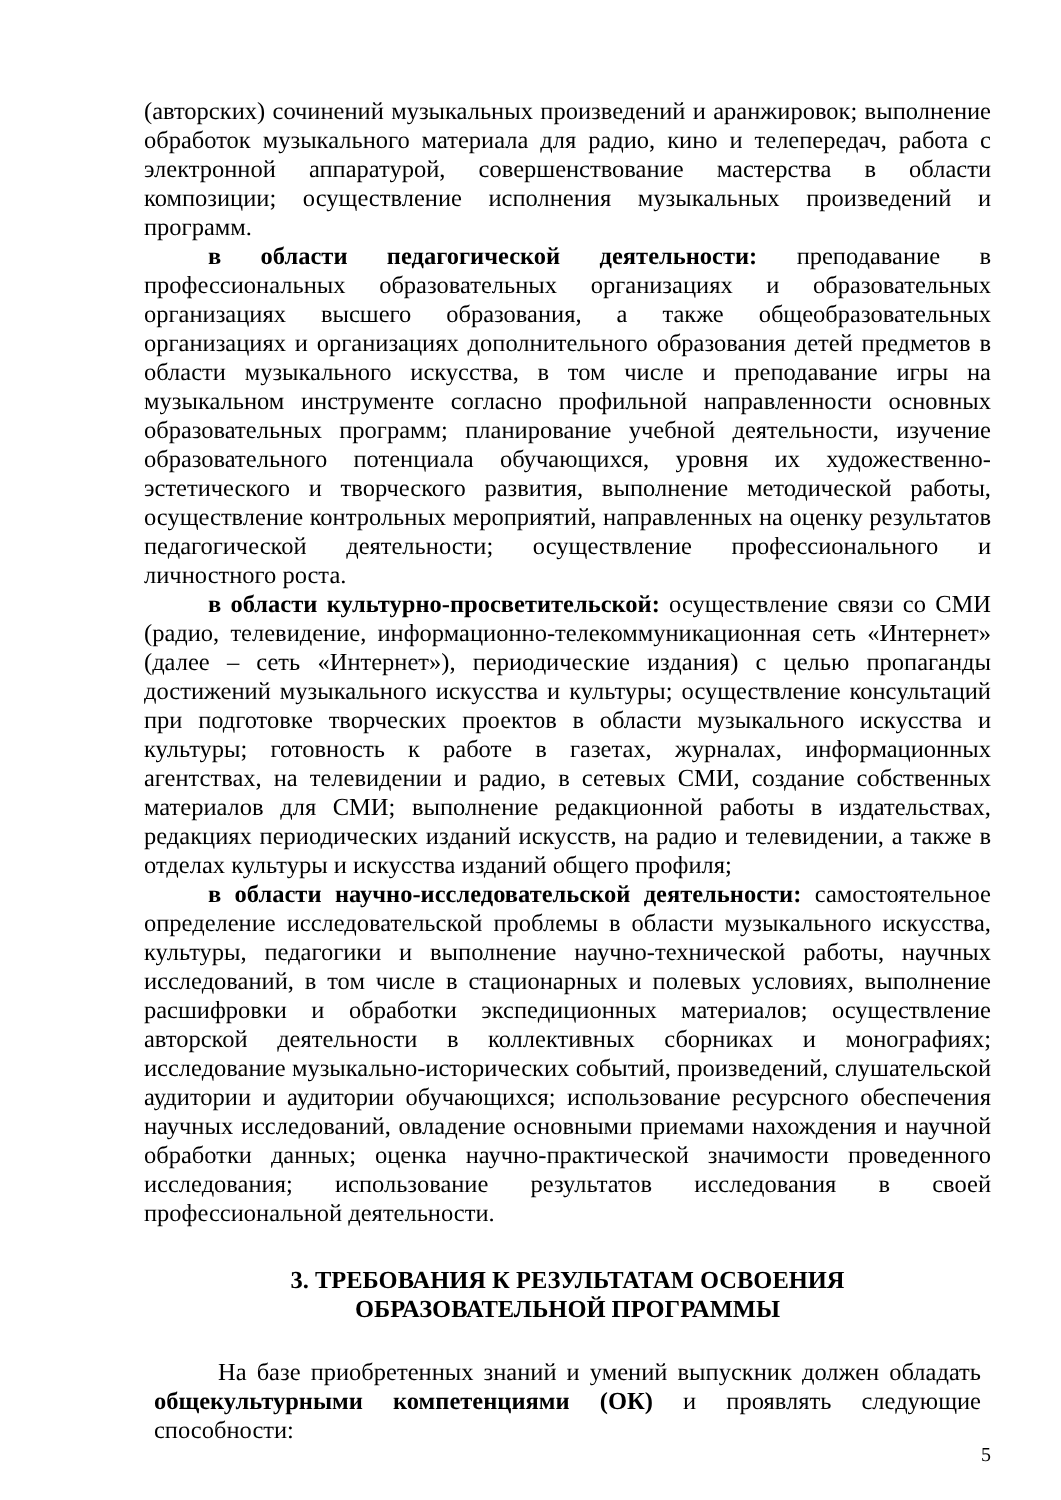(авторских) сочинений музыкальных произведений и аранжировок; выполнение обработок музыкального материала для радио, кино и телепередач, работа с электронной аппаратурой, совершенствование мастерства в области композиции; осуществление исполнения музыкальных произведений и программ.
в области педагогической деятельности: преподавание в профессиональных образовательных организациях и образовательных организациях высшего образования, а также общеобразовательных организациях и организациях дополнительного образования детей предметов в области музыкального искусства, в том числе и преподавание игры на музыкальном инструменте согласно профильной направленности основных образовательных программ; планирование учебной деятельности, изучение образовательного потенциала обучающихся, уровня их художественно-эстетического и творческого развития, выполнение методической работы, осуществление контрольных мероприятий, направленных на оценку результатов педагогической деятельности; осуществление профессионального и личностного роста.
в области культурно-просветительской: осуществление связи со СМИ (радио, телевидение, информационно-телекоммуникационная сеть «Интернет» (далее – сеть «Интернет»), периодические издания) с целью пропаганды достижений музыкального искусства и культуры; осуществление консультаций при подготовке творческих проектов в области музыкального искусства и культуры; готовность к работе в газетах, журналах, информационных агентствах, на телевидении и радио, в сетевых СМИ, создание собственных материалов для СМИ; выполнение редакционной работы в издательствах, редакциях периодических изданий искусств, на радио и телевидении, а также в отделах культуры и искусства изданий общего профиля;
в области научно-исследовательской деятельности: самостоятельное определение исследовательской проблемы в области музыкального искусства, культуры, педагогики и выполнение научно-технической работы, научных исследований, в том числе в стационарных и полевых условиях, выполнение расшифровки и обработки экспедиционных материалов; осуществление авторской деятельности в коллективных сборниках и монографиях; исследование музыкально-исторических событий, произведений, слушательской аудитории и аудитории обучающихся; использование ресурсного обеспечения научных исследований, овладение основными приемами нахождения и научной обработки данных; оценка научно-практической значимости проведенного исследования; использование результатов исследования в своей профессиональной деятельности.
3. ТРЕБОВАНИЯ К РЕЗУЛЬТАТАМ ОСВОЕНИЯ
ОБРАЗОВАТЕЛЬНОЙ ПРОГРАММЫ
На базе приобретенных знаний и умений выпускник должен обладать общекультурными компетенциями (ОК) и проявлять следующие способности:
5